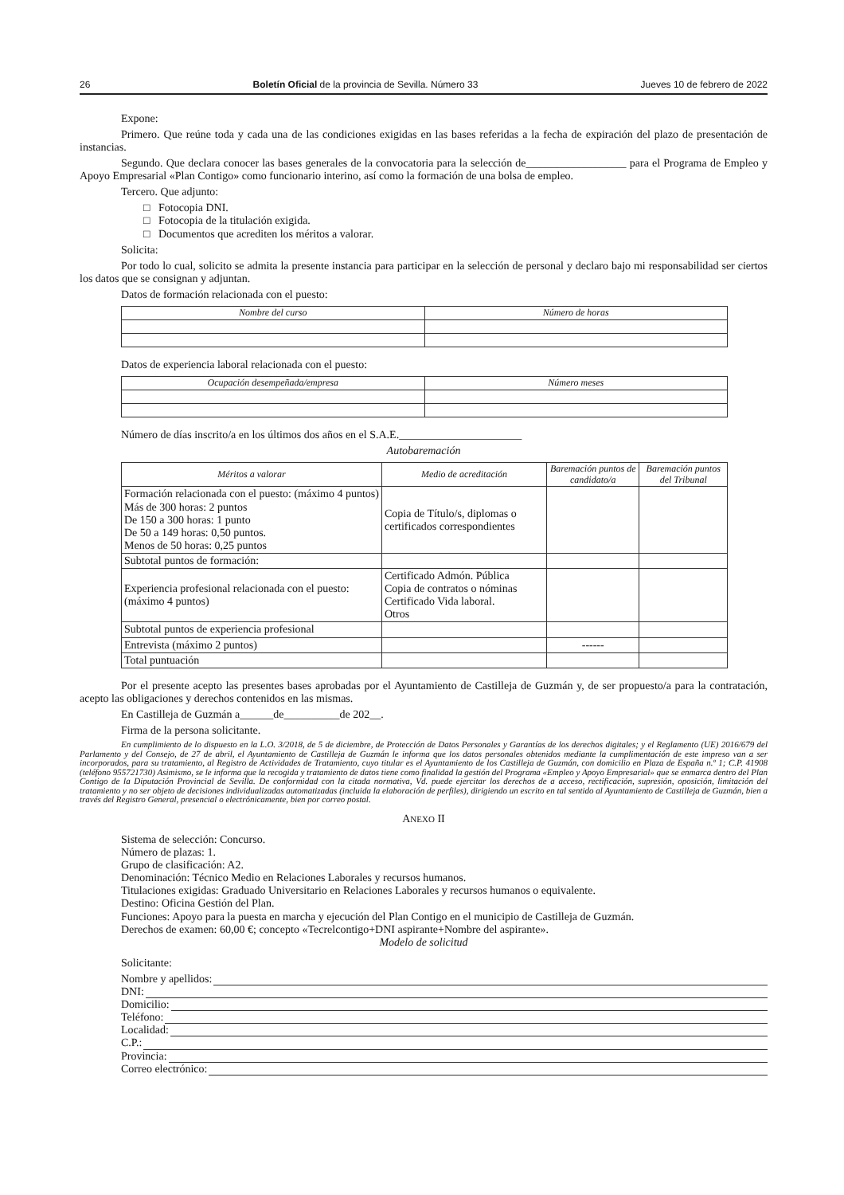26 Boletín Oficial de la provincia de Sevilla. Número 33 Jueves 10 de febrero de 2022
Expone:
Primero. Que reúne toda y cada una de las condiciones exigidas en las bases referidas a la fecha de expiración del plazo de presentación de instancias.
Segundo. Que declara conocer las bases generales de la convocatoria para la selección de__________________ para el Programa de Empleo y Apoyo Empresarial «Plan Contigo» como funcionario interino, así como la formación de una bolsa de empleo.
Tercero. Que adjunto:
□ Fotocopia DNI.
□ Fotocopia de la titulación exigida.
□ Documentos que acrediten los méritos a valorar.
Solicita:
Por todo lo cual, solicito se admita la presente instancia para participar en la selección de personal y declaro bajo mi responsabilidad ser ciertos los datos que se consignan y adjuntan.
Datos de formación relacionada con el puesto:
| Nombre del curso | Número de horas |
| --- | --- |
Datos de experiencia laboral relacionada con el puesto:
| Ocupación desempeñada/empresa | Número meses |
| --- | --- |
Número de días inscrito/a en los últimos dos años en el S.A.E.______________________
Autobaremación
| Méritos a valorar | Medio de acreditación | Baremación puntos de candidato/a | Baremación puntos del Tribunal |
| --- | --- | --- | --- |
| Formación relacionada con el puesto: (máximo 4 puntos) Más de 300 horas: 2 puntos De 150 a 300 horas: 1 punto De 50 a 149 horas: 0,50 puntos. Menos de 50 horas: 0,25 puntos | Copia de Título/s, diplomas o certificados correspondientes | | |
| Subtotal puntos de formación: | | | |
| Experiencia profesional relacionada con el puesto: (máximo 4 puntos) | Certificado Admón. Pública Copia de contratos o nóminas Certificado Vida laboral. Otros | | |
| Subtotal puntos de experiencia profesional | | | |
| Entrevista (máximo 2 puntos) | | ------ | |
| Total puntuación | | | |
Por el presente acepto las presentes bases aprobadas por el Ayuntamiento de Castilleja de Guzmán y, de ser propuesto/a para la contratación, acepto las obligaciones y derechos contenidos en las mismas.
En Castilleja de Guzmán a______de__________de 202__.
Firma de la persona solicitante.
En cumplimiento de lo dispuesto en la L.O. 3/2018, de 5 de diciembre, de Protección de Datos Personales y Garantías de los derechos digitales; y el Reglamento (UE) 2016/679 del Parlamento y del Consejo, de 27 de abril, el Ayuntamiento de Castilleja de Guzmán le informa que los datos personales obtenidos mediante la cumplimentación de este impreso van a ser incorporados, para su tratamiento, al Registro de Actividades de Tratamiento, cuyo titular es el Ayuntamiento de los Castilleja de Guzmán, con domicilio en Plaza de España n.º 1; C.P. 41908 (teléfono 955721730) Asimismo, se le informa que la recogida y tratamiento de datos tiene como finalidad la gestión del Programa «Empleo y Apoyo Empresarial» que se enmarca dentro del Plan Contigo de la Diputación Provincial de Sevilla. De conformidad con la citada normativa, Vd. puede ejercitar los derechos de a acceso, rectificación, supresión, oposición, limitación del tratamiento y no ser objeto de decisiones individualizadas automatizadas (incluida la elaboración de perfiles), dirigiendo un escrito en tal sentido al Ayuntamiento de Castilleja de Guzmán, bien a través del Registro General, presencial o electrónicamente, bien por correo postal.
ANEXO II
Sistema de selección: Concurso.
Número de plazas: 1.
Grupo de clasificación: A2.
Denominación: Técnico Medio en Relaciones Laborales y recursos humanos.
Titulaciones exigidas: Graduado Universitario en Relaciones Laborales y recursos humanos o equivalente.
Destino: Oficina Gestión del Plan.
Funciones: Apoyo para la puesta en marcha y ejecución del Plan Contigo en el municipio de Castilleja de Guzmán.
Derechos de examen: 60,00 €; concepto «Tecrelcontigo+DNI aspirante+Nombre del aspirante».
Modelo de solicitud
Solicitante:
Nombre y apellidos:
DNI:
Domicilio:
Teléfono:
Localidad:
C.P.:
Provincia:
Correo electrónico: